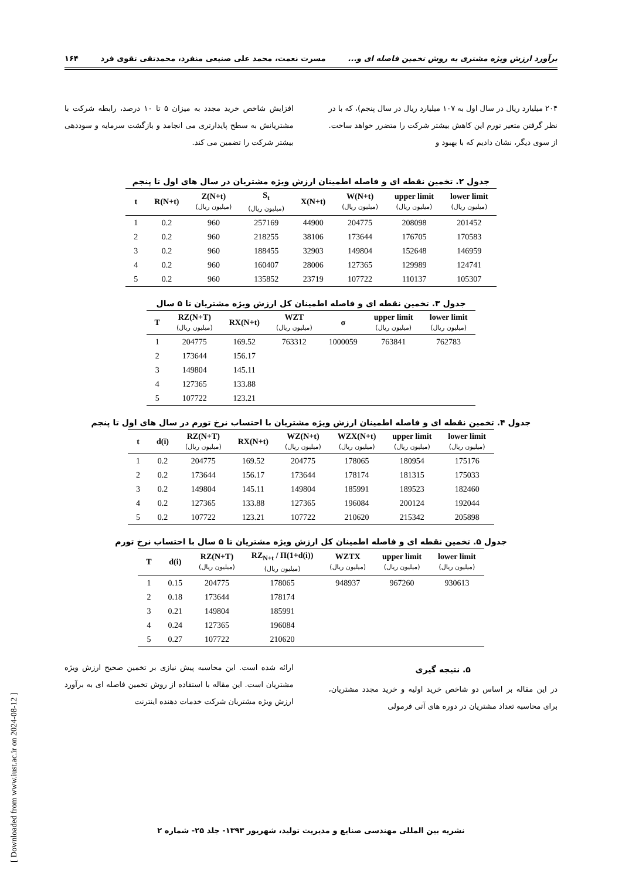برآورد ارزش ویژه مشتری به روش تخمین فاصله ای و... مسرت نعمت، محمد علی صنیعی منفرد، محمدتقی تقوی فرد ۱۶۴
[ Downloaded from www.iust.ac.ir on 2024-08-12 ]
۲۰۴ میلیارد ریال در سال اول به ۱۰۷ میلیارد ریال در سال پنجم)، که با در نظر گرفتن متغیر تورم این کاهش بیشتر شرکت را متضرر خواهد ساخت. از سوی دیگر، نشان دادیم که با بهبود و
افزایش شاخص خرید مجدد به میزان ۵ تا ۱۰ درصد، رابطه شرکت با مشتریانش به سطح پایدارتری می انجامد و بازگشت سرمایه و سوددهی بیشتر شرکت را تضمین می کند.
جدول ۲. تخمین نقطه ای و فاصله اطمینان ارزش ویژه مشتریان در سال های اول تا پنجم
| t | R(N+t) | Z(N+t) (میلیون ریال) | S<sub>t</sub> (میلیون ریال) | X(N+t) | W(N+t) (میلیون ریال) | upper limit (میلیون ریال) | lower limit (میلیون ریال) |
| --- | --- | --- | --- | --- | --- | --- | --- |
| 1 | 0.2 | 960 | 257169 | 44900 | 204775 | 208098 | 201452 |
| 2 | 0.2 | 960 | 218255 | 38106 | 173644 | 176705 | 170583 |
| 3 | 0.2 | 960 | 188455 | 32903 | 149804 | 152648 | 146959 |
| 4 | 0.2 | 960 | 160407 | 28006 | 127365 | 129989 | 124741 |
| 5 | 0.2 | 960 | 135852 | 23719 | 107722 | 110137 | 105307 |
جدول ۳. تخمین نقطه ای و فاصله اطمینان کل ارزش ویژه مشتریان تا ۵ سال
| T | RZ(N+T) (میلیون ریال) | RX(N+t) | WZT (میلیون ریال) | σ | upper limit (میلیون ریال) | lower limit (میلیون ریال) |
| --- | --- | --- | --- | --- | --- | --- |
| 1 | 204775 | 169.52 | 763312 | 1000059 | 763841 | 762783 |
| 2 | 173644 | 156.17 | | | | |
| 3 | 149804 | 145.11 | | | | |
| 4 | 127365 | 133.88 | | | | |
| 5 | 107722 | 123.21 | | | | |
جدول ۴. تخمین نقطه ای و فاصله اطمینان ارزش ویژه مشتریان با احتساب نرخ تورم در سال های اول تا پنجم
| t | d(i) | RZ(N+T) (میلیون ریال) | RX(N+t) | WZ(N+t) (میلیون ریال) | WZX(N+t) (میلیون ریال) | upper limit (میلیون ریال) | lower limit (میلیون ریال) |
| --- | --- | --- | --- | --- | --- | --- | --- |
| 1 | 0.2 | 204775 | 169.52 | 204775 | 178065 | 180954 | 175176 |
| 2 | 0.2 | 173644 | 156.17 | 173644 | 178174 | 181315 | 175033 |
| 3 | 0.2 | 149804 | 145.11 | 149804 | 185991 | 189523 | 182460 |
| 4 | 0.2 | 127365 | 133.88 | 127365 | 196084 | 200124 | 192044 |
| 5 | 0.2 | 107722 | 123.21 | 107722 | 210620 | 215342 | 205898 |
جدول ۵. تخمین نقطه ای و فاصله اطمینان کل ارزش ویژه مشتریان تا ۵ سال با احتساب نرخ تورم
| T | d(i) | RZ(N+T) (میلیون ریال) | RZ<sub>N+t</sub> / Π(1+d(i)) (میلیون ریال) | WZTX (میلیون ریال) | upper limit (میلیون ریال) | lower limit (میلیون ریال) |
| --- | --- | --- | --- | --- | --- | --- |
| 1 | 0.15 | 204775 | 178065 | 948937 | 967260 | 930613 |
| 2 | 0.18 | 173644 | 178174 | | | |
| 3 | 0.21 | 149804 | 185991 | | | |
| 4 | 0.24 | 127365 | 196084 | | | |
| 5 | 0.27 | 107722 | 210620 | | | |
۵. نتیجه گیری
در این مقاله بر اساس دو شاخص خرید اولیه و خرید مجدد مشتریان، برای محاسبه تعداد مشتریان در دوره های آتی فرمولی
ارائه شده است. این محاسبه پیش نیازی بر تخمین صحیح ارزش ویژه مشتریان است. این مقاله با استفاده از روش تخمین فاصله ای به برآورد ارزش ویژه مشتریان شرکت خدمات دهنده اینترنت
نشریه بین المللی مهندسی صنایع و مدیریت تولید، شهریور ۱۳۹۳- جلد ۲۵- شماره ۲